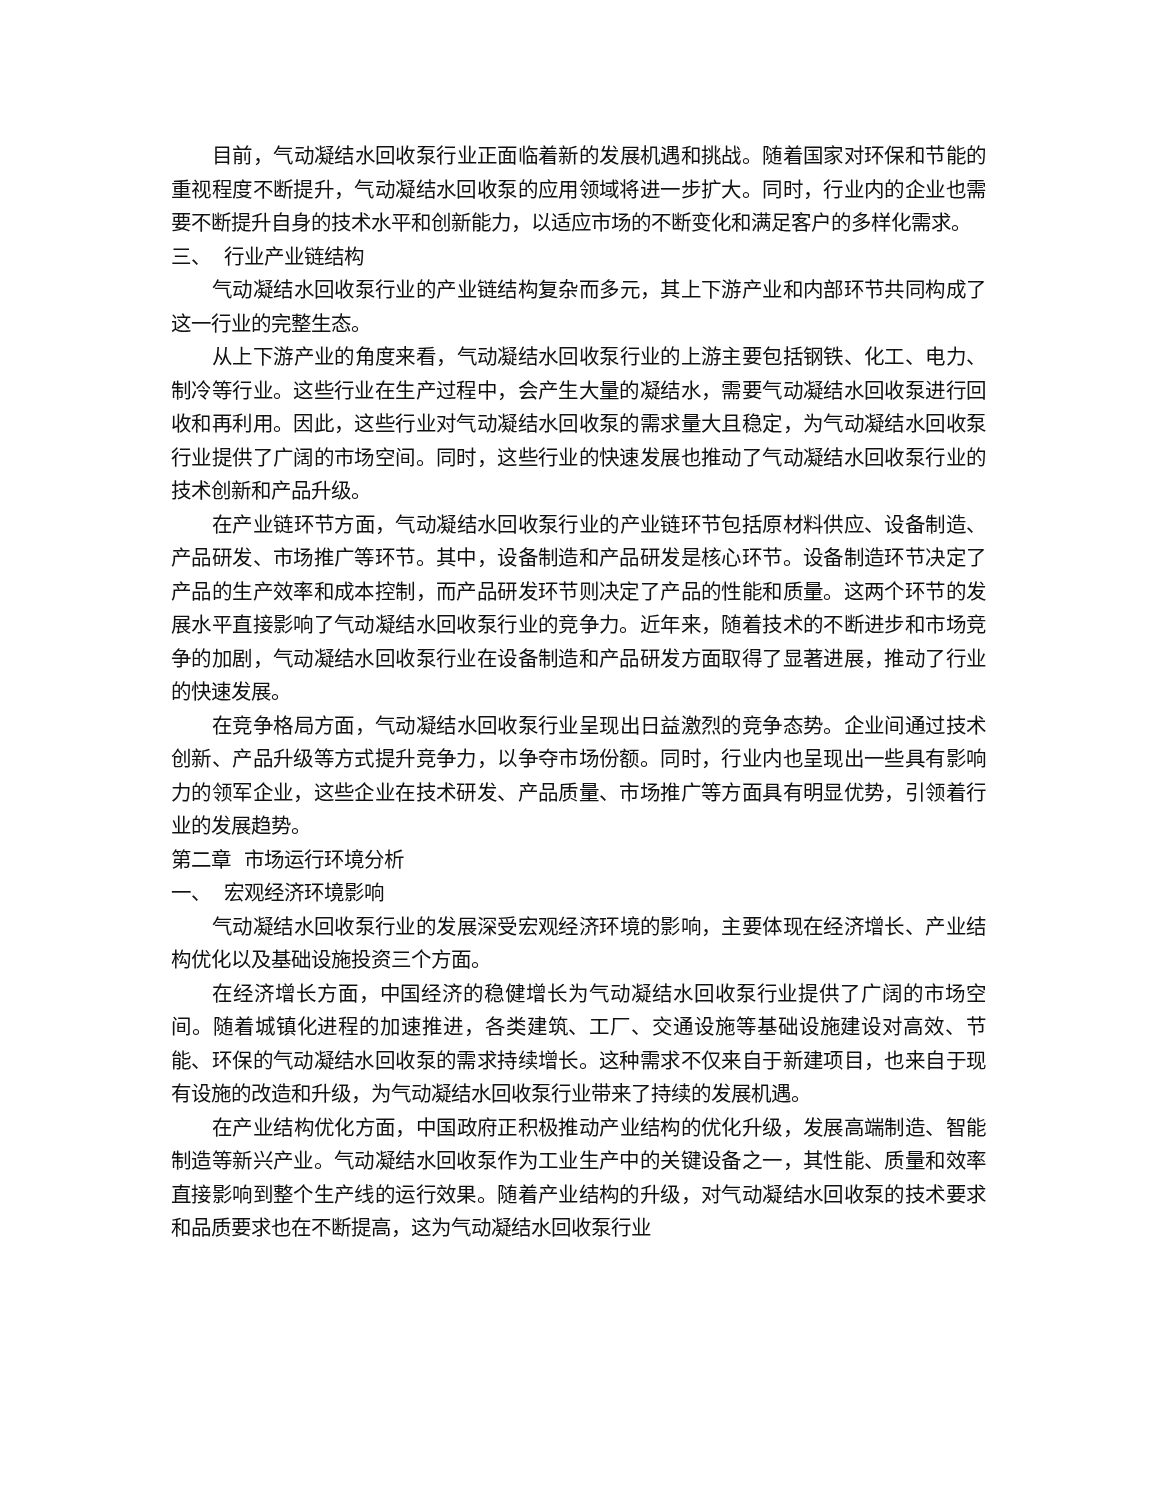目前，气动凝结水回收泵行业正面临着新的发展机遇和挑战。随着国家对环保和节能的重视程度不断提升，气动凝结水回收泵的应用领域将进一步扩大。同时，行业内的企业也需要不断提升自身的技术水平和创新能力，以适应市场的不断变化和满足客户的多样化需求。
三、 行业产业链结构
气动凝结水回收泵行业的产业链结构复杂而多元，其上下游产业和内部环节共同构成了这一行业的完整生态。
从上下游产业的角度来看，气动凝结水回收泵行业的上游主要包括钢铁、化工、电力、制冷等行业。这些行业在生产过程中，会产生大量的凝结水，需要气动凝结水回收泵进行回收和再利用。因此，这些行业对气动凝结水回收泵的需求量大且稳定，为气动凝结水回收泵行业提供了广阔的市场空间。同时，这些行业的快速发展也推动了气动凝结水回收泵行业的技术创新和产品升级。
在产业链环节方面，气动凝结水回收泵行业的产业链环节包括原材料供应、设备制造、产品研发、市场推广等环节。其中，设备制造和产品研发是核心环节。设备制造环节决定了产品的生产效率和成本控制，而产品研发环节则决定了产品的性能和质量。这两个环节的发展水平直接影响了气动凝结水回收泵行业的竞争力。近年来，随着技术的不断进步和市场竞争的加剧，气动凝结水回收泵行业在设备制造和产品研发方面取得了显著进展，推动了行业的快速发展。
在竞争格局方面，气动凝结水回收泵行业呈现出日益激烈的竞争态势。企业间通过技术创新、产品升级等方式提升竞争力，以争夺市场份额。同时，行业内也呈现出一些具有影响力的领军企业，这些企业在技术研发、产品质量、市场推广等方面具有明显优势，引领着行业的发展趋势。
第二章 市场运行环境分析
一、 宏观经济环境影响
气动凝结水回收泵行业的发展深受宏观经济环境的影响，主要体现在经济增长、产业结构优化以及基础设施投资三个方面。
在经济增长方面，中国经济的稳健增长为气动凝结水回收泵行业提供了广阔的市场空间。随着城镇化进程的加速推进，各类建筑、工厂、交通设施等基础设施建设对高效、节能、环保的气动凝结水回收泵的需求持续增长。这种需求不仅来自于新建项目，也来自于现有设施的改造和升级，为气动凝结水回收泵行业带来了持续的发展机遇。
在产业结构优化方面，中国政府正积极推动产业结构的优化升级，发展高端制造、智能制造等新兴产业。气动凝结水回收泵作为工业生产中的关键设备之一，其性能、质量和效率直接影响到整个生产线的运行效果。随着产业结构的升级，对气动凝结水回收泵的技术要求和品质要求也在不断提高，这为气动凝结水回收泵行业